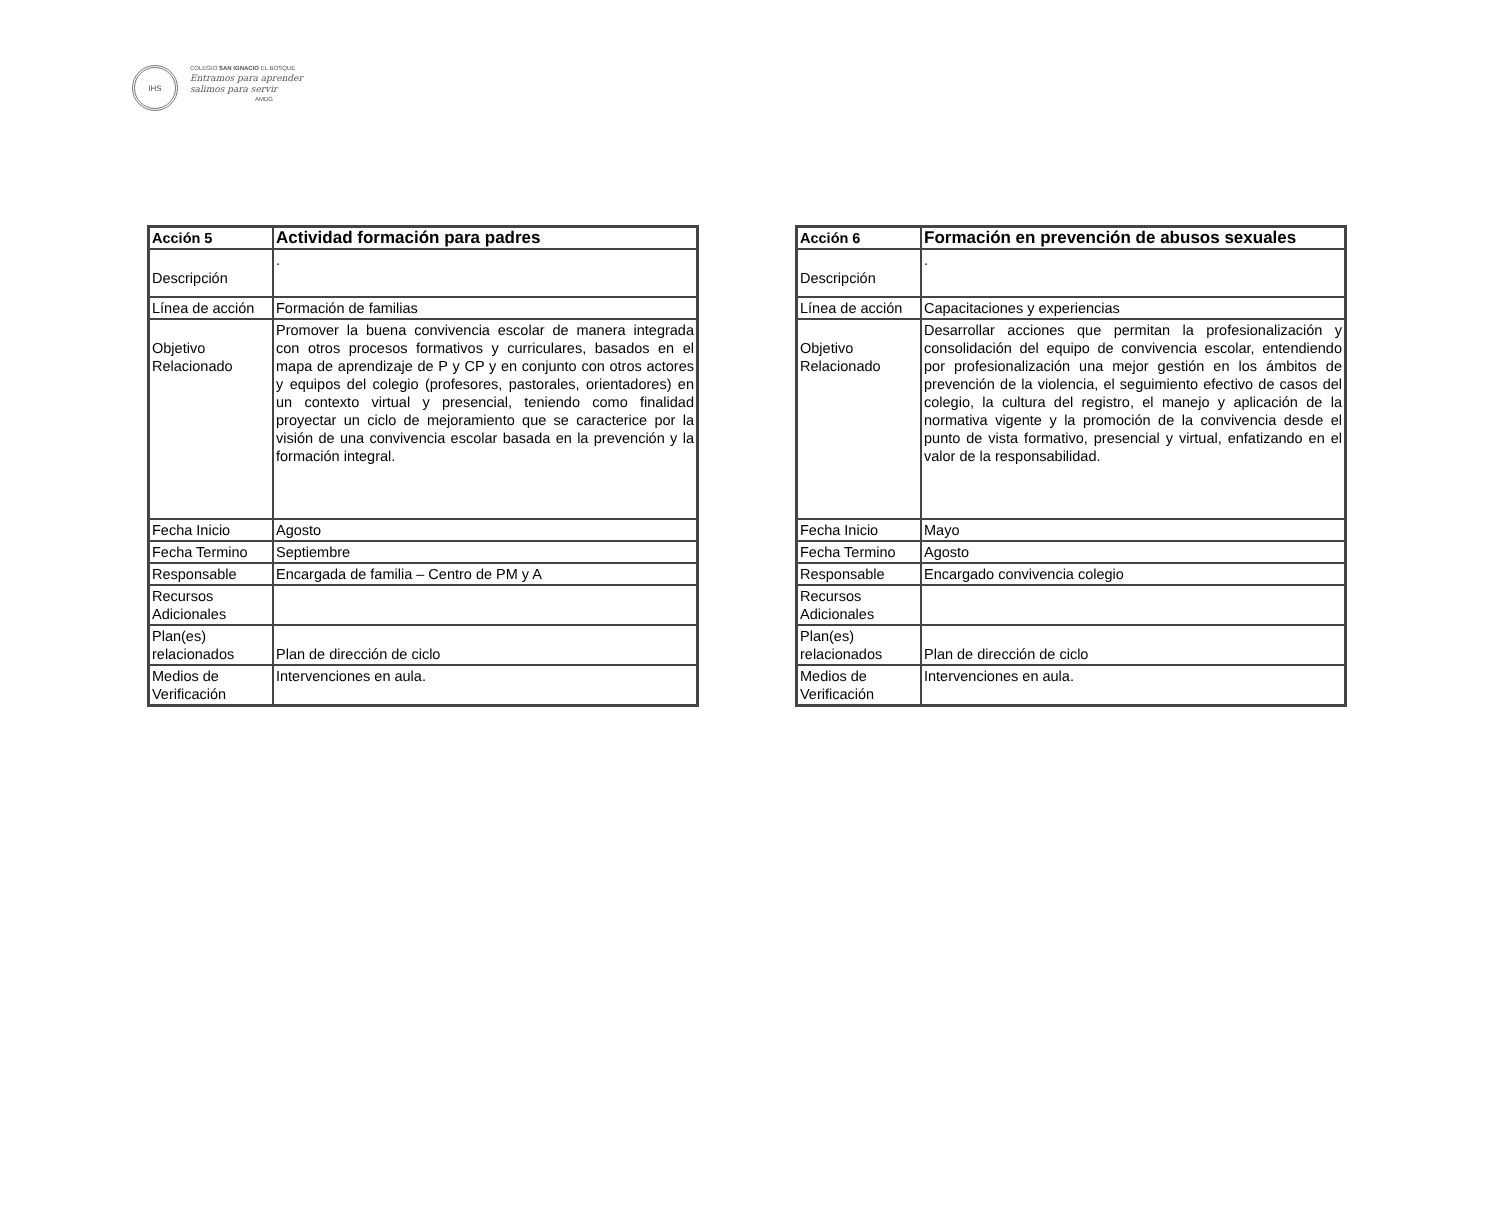IHS
COLEGIO SAN IGNACIO EL BOSQUE
Entramos para aprender
salimos para servir
AMDG
| Acción 5 | Actividad formación para padres |
| Descripción | . |
| Línea de acción | Formación de familias |
| Objetivo Relacionado | Promover la buena convivencia escolar de manera integrada con otros procesos formativos y curriculares, basados en el mapa de aprendizaje de P y CP y en conjunto con otros actores y equipos del colegio (profesores, pastorales, orientadores) en un contexto virtual y presencial, teniendo como finalidad proyectar un ciclo de mejoramiento que se caracterice por la visión de una convivencia escolar basada en la prevención y la formación integral. |
| Fecha Inicio | Agosto |
| Fecha Termino | Septiembre |
| Responsable | Encargada de familia – Centro de PM y A |
| Recursos Adicionales | |
| Plan(es) relacionados | Plan de dirección de ciclo |
| Medios de Verificación | Intervenciones en aula. |
| Acción 6 | Formación en prevención de abusos sexuales |
| Descripción | . |
| Línea de acción | Capacitaciones y experiencias |
| Objetivo Relacionado | Desarrollar acciones que permitan la profesionalización y consolidación del equipo de convivencia escolar, entendiendo por profesionalización una mejor gestión en los ámbitos de prevención de la violencia, el seguimiento efectivo de casos del colegio, la cultura del registro, el manejo y aplicación de la normativa vigente y la promoción de la convivencia desde el punto de vista formativo, presencial y virtual, enfatizando en el valor de la responsabilidad. |
| Fecha Inicio | Mayo |
| Fecha Termino | Agosto |
| Responsable | Encargado convivencia colegio |
| Recursos Adicionales | |
| Plan(es) relacionados | Plan de dirección de ciclo |
| Medios de Verificación | Intervenciones en aula. |